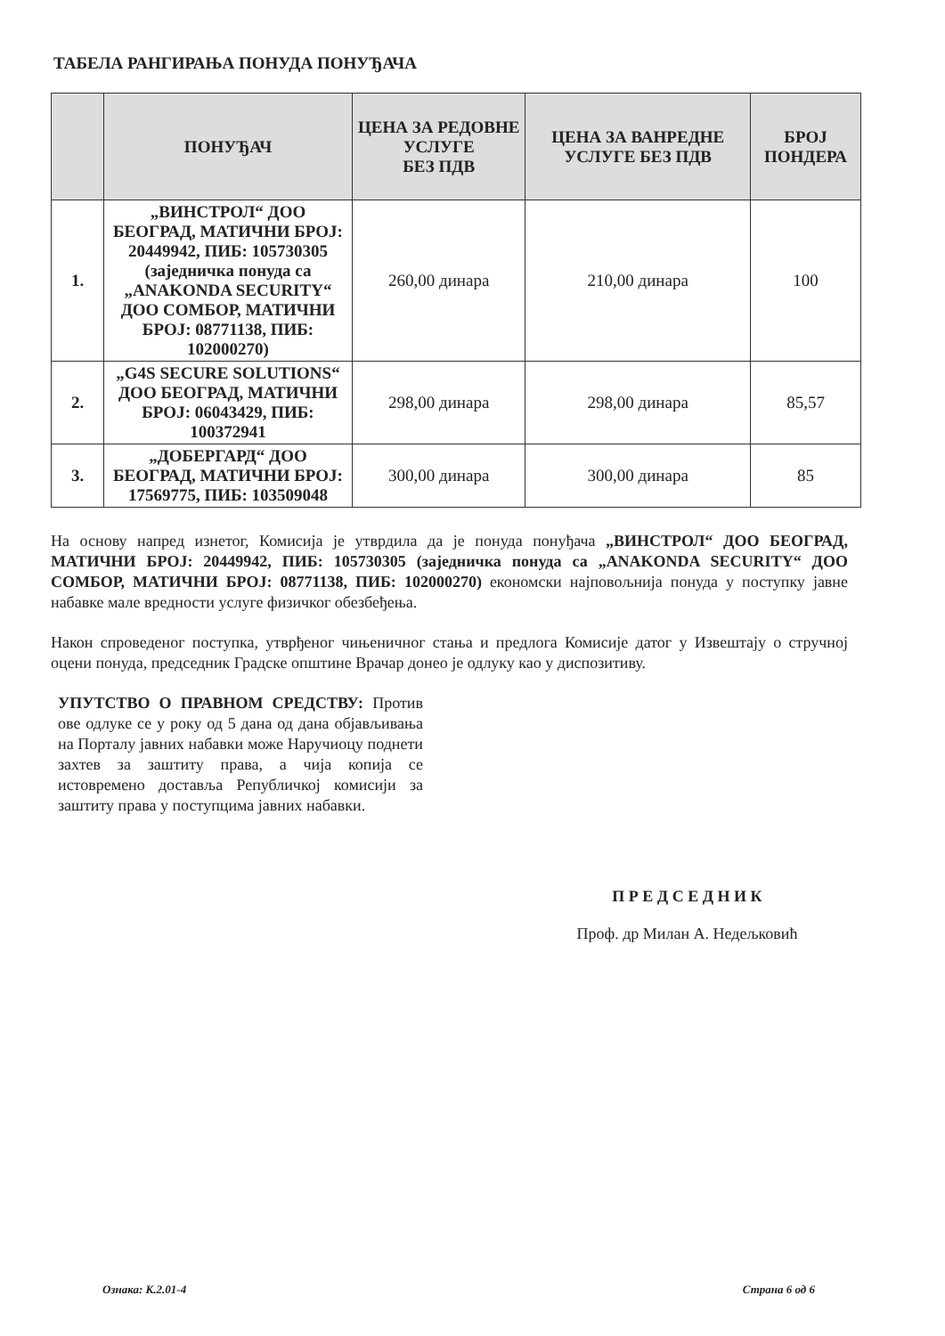ТАБЕЛА РАНГИРАЊА ПОНУДА ПОНУЂАЧА
| | ПОНУЂАЧ | ЦЕНА ЗА РЕДОВНЕ УСЛУГЕ БЕЗ ПДВ | ЦЕНА ЗА ВАНРЕДНЕ УСЛУГЕ БЕЗ ПДВ | БРОЈ ПОНДЕРА |
| --- | --- | --- | --- | --- |
| 1. | „ВИНСТРОЛ“ ДОО БЕОГРАД, МАТИЧНИ БРОЈ: 20449942, ПИБ: 105730305 (заједничка понуда са „ANAKONDA SECURITY“ ДОО СОМБОР, МАТИЧНИ БРОЈ: 08771138, ПИБ: 102000270) | 260,00 динара | 210,00 динара | 100 |
| 2. | „G4S SECURE SOLUTIONS“ ДОО БЕОГРАД, МАТИЧНИ БРОЈ: 06043429, ПИБ: 100372941 | 298,00 динара | 298,00 динара | 85,57 |
| 3. | „ДОБЕРГАРД“ ДОО БЕОГРАД, МАТИЧНИ БРОЈ: 17569775, ПИБ: 103509048 | 300,00 динара | 300,00 динара | 85 |
На основу напред изнетог, Комисија је утврдила да је понуда понуђача „ВИНСТРОЛ“ ДОО БЕОГРАД, МАТИЧНИ БРОЈ: 20449942, ПИБ: 105730305 (заједничка понуда са „ANAKONDA SECURITY“ ДОО СОМБОР, МАТИЧНИ БРОЈ: 08771138, ПИБ: 102000270) економски најповољнија понуда у поступку јавне набавке мале вредности услуге физичког обезбеђења.
Након спроведеног поступка, утврђеног чињеничног стања и предлога Комисије датог у Извештају о стручној оцени понуда, председник Градске општине Врачар донео је одлуку као у диспозитиву.
УПУТСТВО О ПРАВНОМ СРЕДСТВУ: Против ове одлуке се у року од 5 дана од дана објављивања на Порталу јавних набавки може Наручиоцу поднети захтев за заштиту права, а чија копија се истовремено доставља Републичкој комисији за заштиту права у поступцима јавних набавки.
П Р Е Д С Е Д Н И К
Проф. др Милан А. Недељковић
Ознака: К.2.01-4 Страна 6 од 6